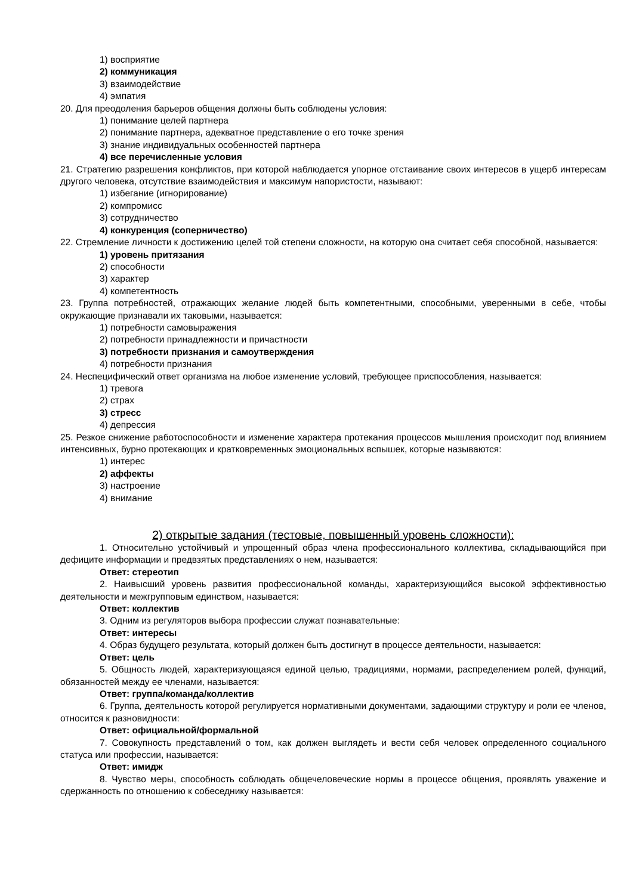1) восприятие
2) коммуникация
3) взаимодействие
4) эмпатия
20. Для преодоления барьеров общения должны быть соблюдены условия:
1) понимание целей партнера
2) понимание партнера, адекватное представление о его точке зрения
3) знание индивидуальных особенностей партнера
4) все перечисленные условия
21. Стратегию разрешения конфликтов, при которой наблюдается упорное отстаивание своих интересов в ущерб интересам другого человека, отсутствие взаимодействия и максимум напористости, называют:
1) избегание (игнорирование)
2) компромисс
3) сотрудничество
4) конкуренция (соперничество)
22. Стремление личности к достижению целей той степени сложности, на которую она считает себя способной, называется:
1) уровень притязания
2) способности
3) характер
4) компетентность
23. Группа потребностей, отражающих желание людей быть компетентными, способными, уверенными в себе, чтобы окружающие признавали их таковыми, называется:
1) потребности самовыражения
2) потребности принадлежности и причастности
3) потребности признания и самоутверждения
4) потребности признания
24. Неспецифический ответ организма на любое изменение условий, требующее приспособления, называется:
1) тревога
2) страх
3) стресс
4) депрессия
25. Резкое снижение работоспособности и изменение характера протекания процессов мышления происходит под влиянием интенсивных, бурно протекающих и кратковременных эмоциональных вспышек, которые называются:
1) интерес
2) аффекты
3) настроение
4) внимание
2) открытые задания (тестовые, повышенный уровень сложности):
1. Относительно устойчивый и упрощенный образ члена профессионального коллектива, складывающийся при дефиците информации и предвзятых представлениях о нем, называется:
Ответ: стереотип
2. Наивысший уровень развития профессиональной команды, характеризующийся высокой эффективностью деятельности и межгрупповым единством, называется:
Ответ: коллектив
3. Одним из регуляторов выбора профессии служат познавательные:
Ответ: интересы
4. Образ будущего результата, который должен быть достигнут в процессе деятельности, называется:
Ответ: цель
5. Общность людей, характеризующаяся единой целью, традициями, нормами, распределением ролей, функций, обязанностей между ее членами, называется:
Ответ: группа/команда/коллектив
6. Группа, деятельность которой регулируется нормативными документами, задающими структуру и роли ее членов, относится к разновидности:
Ответ: официальной/формальной
7. Совокупность представлений о том, как должен выглядеть и вести себя человек определенного социального статуса или профессии, называется:
Ответ: имидж
8. Чувство меры, способность соблюдать общечеловеческие нормы в процессе общения, проявлять уважение и сдержанность по отношению к собеседнику называется: